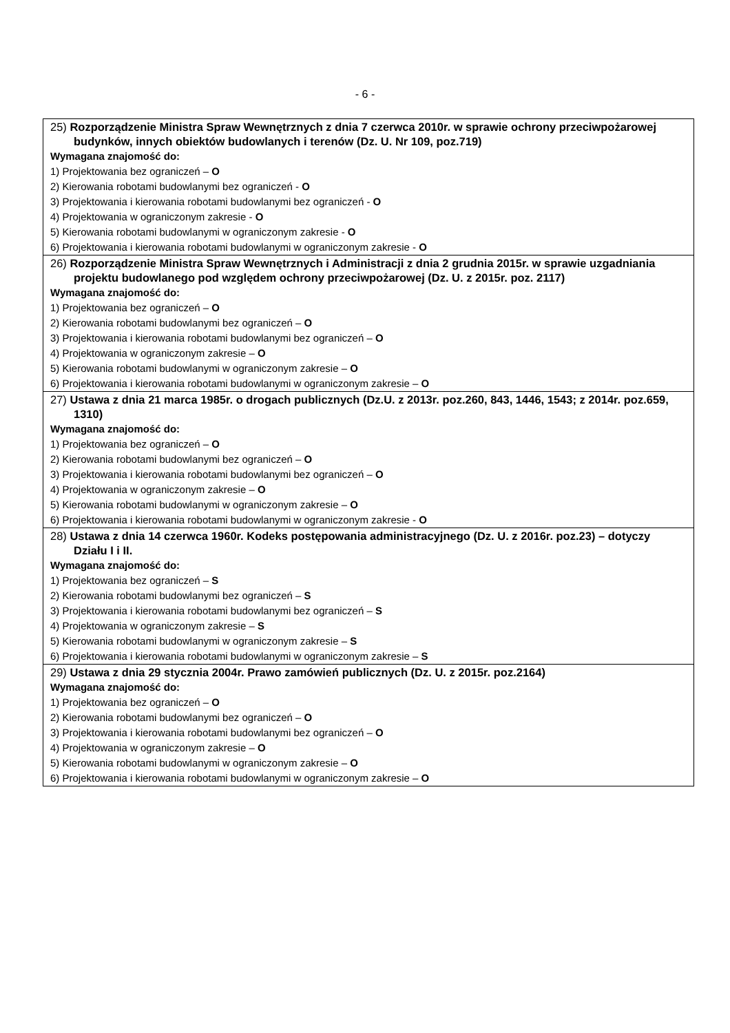- 6 -
| 25) Rozporządzenie Ministra Spraw Wewnętrznych z dnia 7 czerwca 2010r. w sprawie ochrony przeciwpożarowej budynków, innych obiektów budowlanych i terenów (Dz. U. Nr 109, poz.719) Wymagana znajomość do: 1) Projektowania bez ograniczeń – O 2) Kierowania robotami budowlanymi bez ograniczeń - O 3) Projektowania i kierowania robotami budowlanymi bez ograniczeń - O 4) Projektowania w ograniczonym zakresie - O 5) Kierowania robotami budowlanymi w ograniczonym zakresie - O 6) Projektowania i kierowania robotami budowlanymi w ograniczonym zakresie - O |
| 26) Rozporządzenie Ministra Spraw Wewnętrznych i Administracji z dnia 2 grudnia 2015r. w sprawie uzgadniania projektu budowlanego pod względem ochrony przeciwpożarowej (Dz. U. z 2015r. poz. 2117) Wymagana znajomość do: 1) Projektowania bez ograniczeń – O 2) Kierowania robotami budowlanymi bez ograniczeń – O 3) Projektowania i kierowania robotami budowlanymi bez ograniczeń – O 4) Projektowania w ograniczonym zakresie – O 5) Kierowania robotami budowlanymi w ograniczonym zakresie – O 6) Projektowania i kierowania robotami budowlanymi w ograniczonym zakresie – O |
| 27) Ustawa z dnia 21 marca 1985r. o drogach publicznych (Dz.U. z 2013r. poz.260, 843, 1446, 1543; z 2014r. poz.659, 1310) Wymagana znajomość do: 1) Projektowania bez ograniczeń – O 2) Kierowania robotami budowlanymi bez ograniczeń – O 3) Projektowania i kierowania robotami budowlanymi bez ograniczeń – O 4) Projektowania w ograniczonym zakresie – O 5) Kierowania robotami budowlanymi w ograniczonym zakresie – O 6) Projektowania i kierowania robotami budowlanymi w ograniczonym zakresie - O |
| 28) Ustawa z dnia 14 czerwca 1960r. Kodeks postępowania administracyjnego (Dz. U. z 2016r. poz.23) – dotyczy Działu I i II. Wymagana znajomość do: 1) Projektowania bez ograniczeń – S 2) Kierowania robotami budowlanymi bez ograniczeń – S 3) Projektowania i kierowania robotami budowlanymi bez ograniczeń – S 4) Projektowania w ograniczonym zakresie – S 5) Kierowania robotami budowlanymi w ograniczonym zakresie – S 6) Projektowania i kierowania robotami budowlanymi w ograniczonym zakresie – S |
| 29) Ustawa z dnia 29 stycznia 2004r. Prawo zamówień publicznych (Dz. U. z 2015r. poz.2164) Wymagana znajomość do: 1) Projektowania bez ograniczeń – O 2) Kierowania robotami budowlanymi bez ograniczeń – O 3) Projektowania i kierowania robotami budowlanymi bez ograniczeń – O 4) Projektowania w ograniczonym zakresie – O 5) Kierowania robotami budowlanymi w ograniczonym zakresie – O 6) Projektowania i kierowania robotami budowlanymi w ograniczonym zakresie – O |